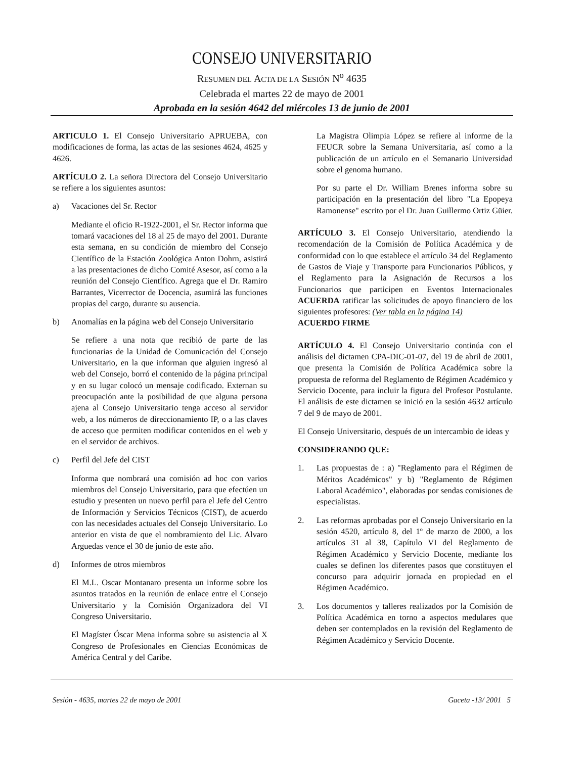CONSEJO UNIVERSITARIO
RESUMEN DEL ACTA DE LA SESIÓN N<sup>o</sup> 4635
Celebrada el martes 22 de mayo de 2001
Aprobada en la sesión 4642 del miércoles 13 de junio de 2001
ARTICULO 1. El Consejo Universitario APRUEBA, con modificaciones de forma, las actas de las sesiones 4624, 4625 y 4626.
ARTÍCULO 2. La señora Directora del Consejo Universitario se refiere a los siguientes asuntos:
a) Vacaciones del Sr. Rector
Mediante el oficio R-1922-2001, el Sr. Rector informa que tomará vacaciones del 18 al 25 de mayo del 2001. Durante esta semana, en su condición de miembro del Consejo Científico de la Estación Zoológica Anton Dohrn, asistirá a las presentaciones de dicho Comité Asesor, así como a la reunión del Consejo Científico. Agrega que el Dr. Ramiro Barrantes, Vicerrector de Docencia, asumirá las funciones propias del cargo, durante su ausencia.
b) Anomalías en la página web del Consejo Universitario
Se refiere a una nota que recibió de parte de las funcionarias de la Unidad de Comunicación del Consejo Universitario, en la que informan que alguien ingresó al web del Consejo, borró el contenido de la página principal y en su lugar colocó un mensaje codificado. Externan su preocupación ante la posibilidad de que alguna persona ajena al Consejo Universitario tenga acceso al servidor web, a los números de direccionamiento IP, o a las claves de acceso que permiten modificar contenidos en el web y en el servidor de archivos.
c) Perfil del Jefe del CIST
Informa que nombrará una comisión ad hoc con varios miembros del Consejo Universitario, para que efectúen un estudio y presenten un nuevo perfil para el Jefe del Centro de Información y Servicios Técnicos (CIST), de acuerdo con las necesidades actuales del Consejo Universitario. Lo anterior en vista de que el nombramiento del Lic. Alvaro Arguedas vence el 30 de junio de este año.
d) Informes de otros miembros
El M.L. Oscar Montanaro presenta un informe sobre los asuntos tratados en la reunión de enlace entre el Consejo Universitario y la Comisión Organizadora del VI Congreso Universitario.
El Magíster Óscar Mena informa sobre su asistencia al X Congreso de Profesionales en Ciencias Económicas de América Central y del Caribe.
La Magistra Olimpia López se refiere al informe de la FEUCR sobre la Semana Universitaria, así como a la publicación de un artículo en el Semanario Universidad sobre el genoma humano.
Por su parte el Dr. William Brenes informa sobre su participación en la presentación del libro "La Epopeya Ramonense" escrito por el Dr. Juan Guillermo Ortiz Güier.
ARTÍCULO 3. El Consejo Universitario, atendiendo la recomendación de la Comisión de Política Académica y de conformidad con lo que establece el artículo 34 del Reglamento de Gastos de Viaje y Transporte para Funcionarios Públicos, y el Reglamento para la Asignación de Recursos a los Funcionarios que participen en Eventos Internacionales ACUERDA ratificar las solicitudes de apoyo financiero de los siguientes profesores: (Ver tabla en la página 14)
ACUERDO FIRME
ARTÍCULO 4. El Consejo Universitario continúa con el análisis del dictamen CPA-DIC-01-07, del 19 de abril de 2001, que presenta la Comisión de Política Académica sobre la propuesta de reforma del Reglamento de Régimen Académico y Servicio Docente, para incluir la figura del Profesor Postulante. El análisis de este dictamen se inició en la sesión 4632 artículo 7 del 9 de mayo de 2001.
El Consejo Universitario, después de un intercambio de ideas y
CONSIDERANDO QUE:
1. Las propuestas de : a) "Reglamento para el Régimen de Méritos Académicos" y b) "Reglamento de Régimen Laboral Académico", elaboradas por sendas comisiones de especialistas.
2. Las reformas aprobadas por el Consejo Universitario en la sesión 4520, artículo 8, del 1º de marzo de 2000, a los artículos 31 al 38, Capítulo VI del Reglamento de Régimen Académico y Servicio Docente, mediante los cuales se definen los diferentes pasos que constituyen el concurso para adquirir jornada en propiedad en el Régimen Académico.
3. Los documentos y talleres realizados por la Comisión de Política Académica en torno a aspectos medulares que deben ser contemplados en la revisión del Reglamento de Régimen Académico y Servicio Docente.
Sesión - 4635, martes 22 de mayo de 2001 Gaceta -13/ 2001 5